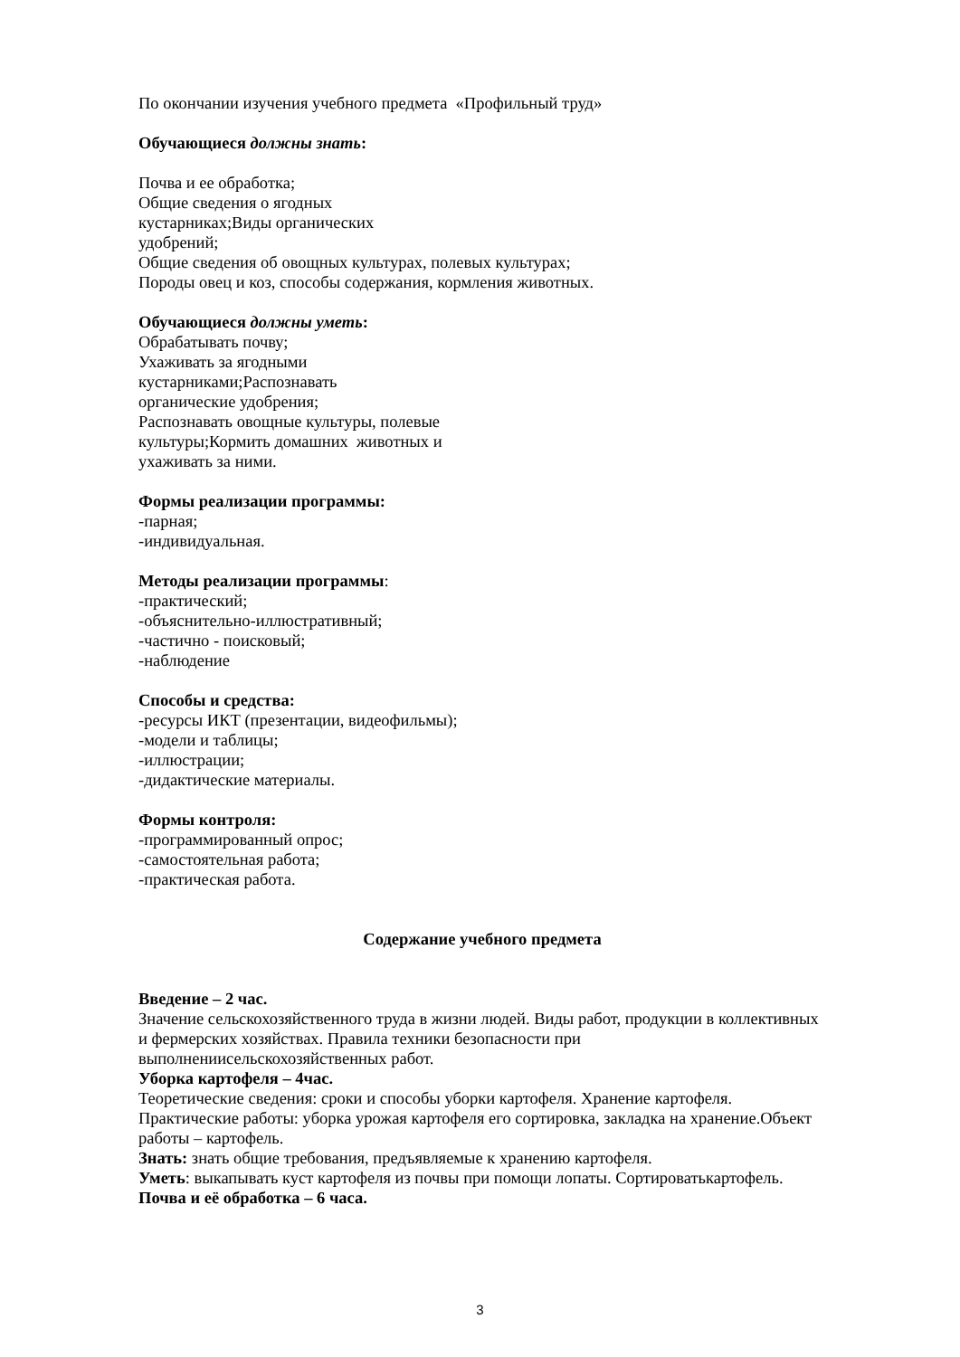По окончании изучения учебного предмета «Профильный труд»
Обучающиеся должны знать:
Почва и ее обработка;
Общие сведения о ягодных
кустарниках;Виды органических
удобрений;
Общие сведения об овощных культурах, полевых культурах;
Породы овец и коз, способы содержания, кормления животных.
Обучающиеся должны уметь:
Обрабатывать почву;
Ухаживать за ягодными
кустарниками;Распознавать
органические удобрения;
Распознавать овощные культуры, полевые
культуры;Кормить домашних животных и
ухаживать за ними.
Формы реализации программы:
-парная;
-индивидуальная.
Методы реализации программы:
-практический;
-объяснительно-иллюстративный;
-частично - поисковый;
-наблюдение
Способы и средства:
-ресурсы ИКТ (презентации, видеофильмы);
-модели и таблицы;
-иллюстрации;
-дидактические материалы.
Формы контроля:
-программированный опрос;
-самостоятельная работа;
-практическая работа.
Содержание учебного предмета
Введение – 2 час.
Значение сельскохозяйственного труда в жизни людей. Виды работ, продукции в коллективных и фермерских хозяйствах. Правила техники безопасности при выполнениисельскохозяйственных работ.
Уборка картофеля – 4час.
Теоретические сведения: сроки и способы уборки картофеля. Хранение картофеля. Практические работы: уборка урожая картофеля его сортировка, закладка на хранение.Объект работы – картофель.
Знать: знать общие требования, предъявляемые к хранению картофеля.
Уметь: выкапывать куст картофеля из почвы при помощи лопаты. Сортироватькартофель.
Почва и её обработка – 6 часа.
3